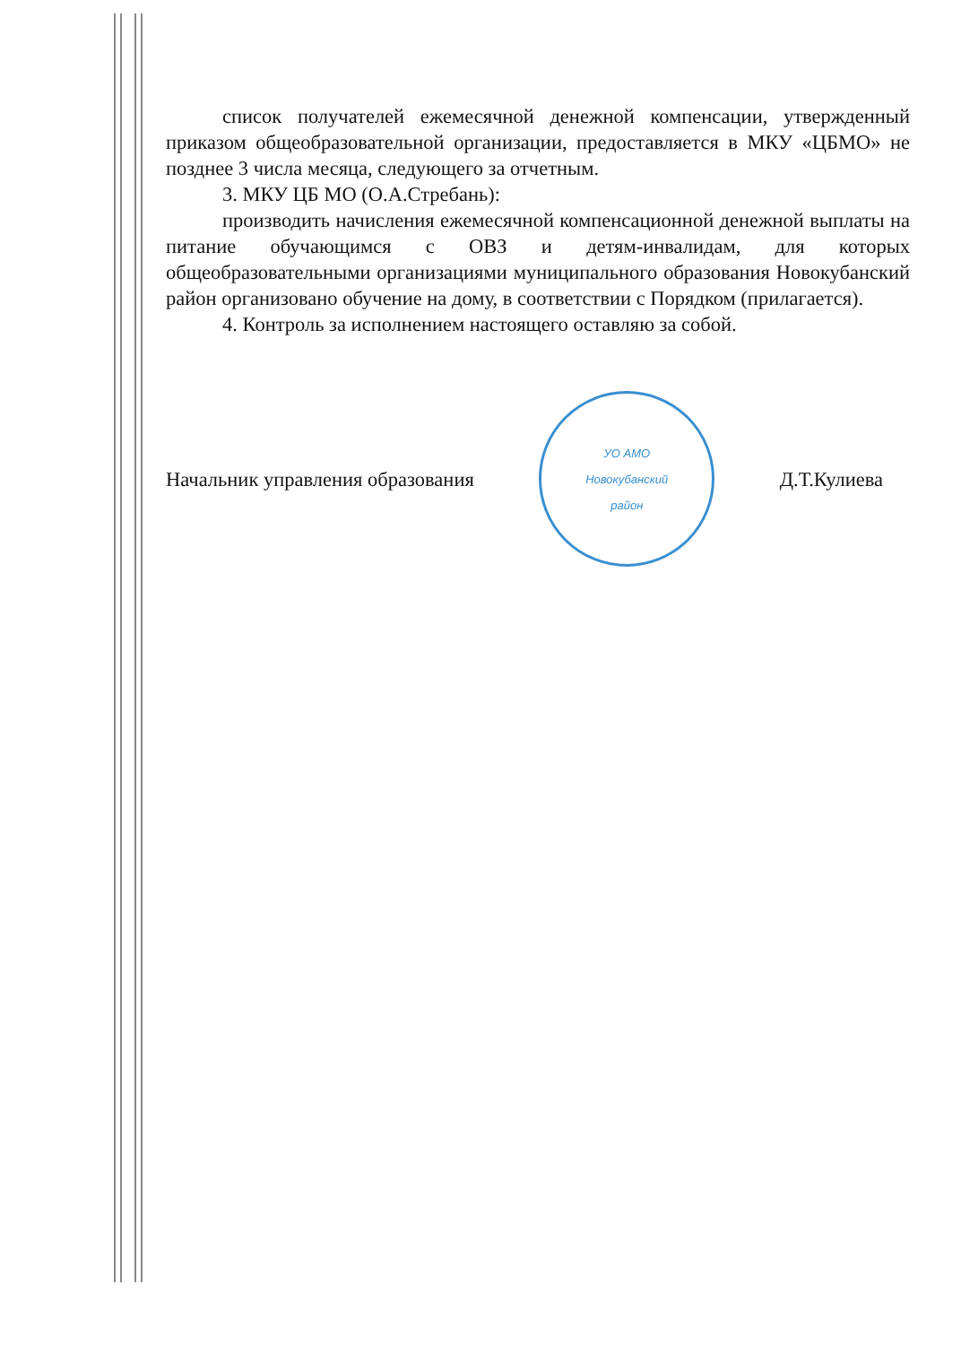список получателей ежемесячной денежной компенсации, утвержденный приказом общеобразовательной организации, предоставляется в МКУ «ЦБМО» не позднее 3 числа месяца, следующего за отчетным.
3. МКУ ЦБ МО (О.А.Стребань):
производить начисления ежемесячной компенсационной денежной выплаты на питание обучающимся с ОВЗ и детям-инвалидам, для которых общеобразовательными организациями муниципального образования Новокубанский район организовано обучение на дому, в соответствии с Порядком (прилагается).
4. Контроль за исполнением настоящего оставляю за собой.
Начальник управления образования
УО АМО
Новокубанский
район
Д.Т.Кулиева